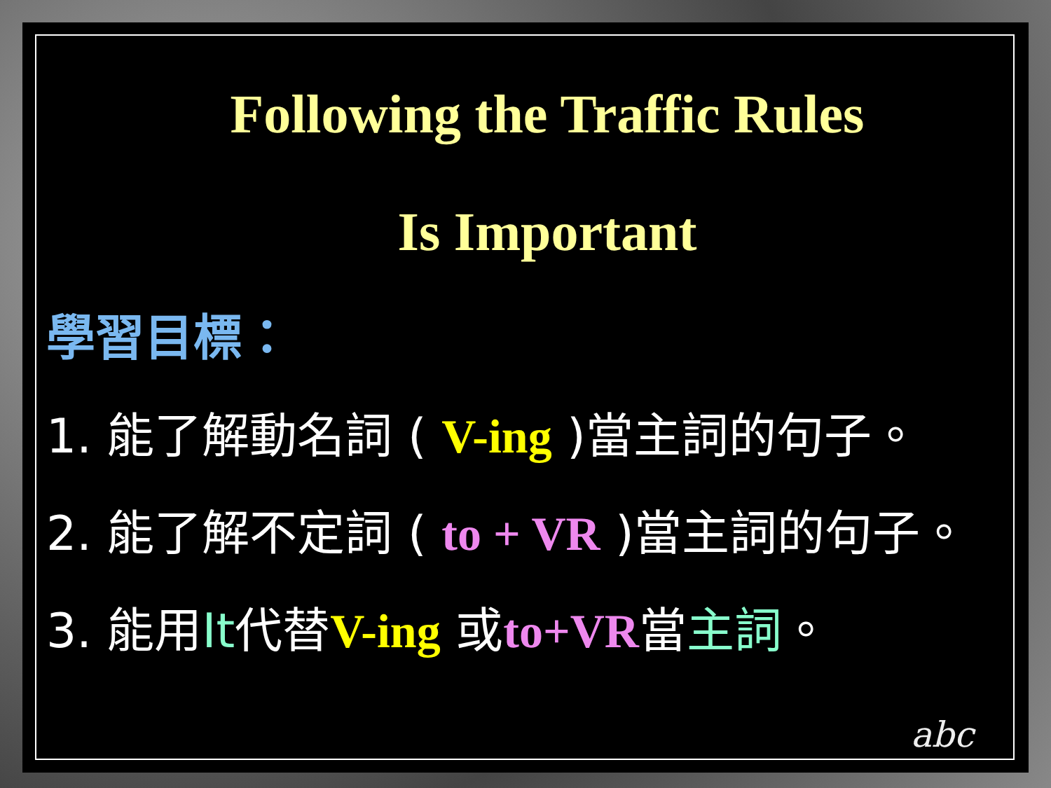Following the Traffic Rules
Is Important
學習目標：
1. 能了解動名詞 ( V-ing )當主詞的句子。
2. 能了解不定詞 ( to + VR )當主詞的句子。
3. 能用It代替V-ing 或to+VR當主詞。
abc